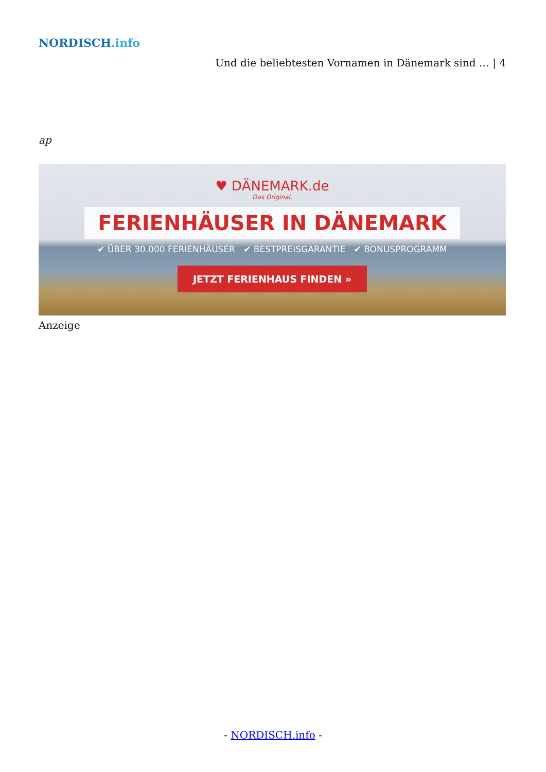NORDISCH.info
Und die beliebtesten Vornamen in Dänemark sind … | 4
ap
♥ DÄNEMARK.de
Das Original.
FERIENHÄUSER IN DÄNEMARK
✔ ÜBER 30.000 FERIENHÄUSER ✔ BESTPREISGARANTIE ✔ BONUSPROGRAMM
JETZT FERIENHAUS FINDEN »
Anzeige
- NORDISCH.info -